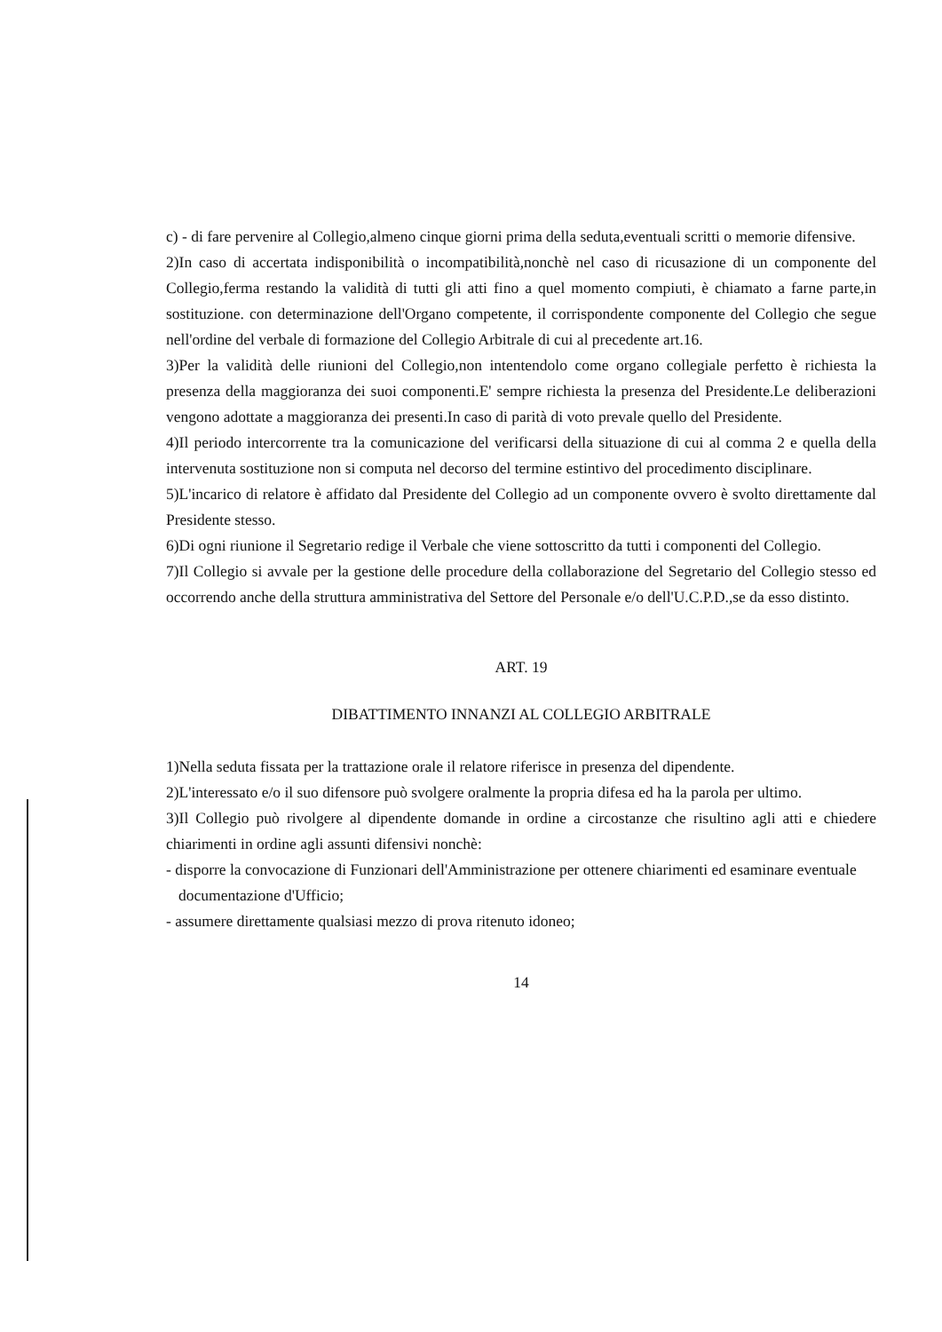c) - di fare pervenire al Collegio,almeno cinque giorni prima della seduta,eventuali scritti o memorie difensive.
2)In caso di accertata indisponibilità o incompatibilità,nonchè nel caso di ricusazione di un componente del Collegio,ferma restando la validità di tutti gli atti fino a quel momento compiuti, è chiamato a farne parte,in sostituzione. con determinazione dell'Organo competente, il corrispondente componente del Collegio che segue nell'ordine del verbale di formazione del Collegio Arbitrale di cui al precedente art.16.
3)Per la validità delle riunioni del Collegio,non intentendolo come organo collegiale perfetto è richiesta la presenza della maggioranza dei suoi componenti.E' sempre richiesta la presenza del Presidente.Le deliberazioni vengono adottate a maggioranza dei presenti.In caso di parità di voto prevale quello del Presidente.
4)Il periodo intercorrente tra la comunicazione del verificarsi della situazione di cui al comma 2 e quella della intervenuta sostituzione non si computa nel decorso del termine estintivo del procedimento disciplinare.
5)L'incarico di relatore è affidato dal Presidente del Collegio ad un componente ovvero è svolto direttamente dal Presidente stesso.
6)Di ogni riunione il Segretario redige il Verbale che viene sottoscritto da tutti i componenti del Collegio.
7)Il Collegio si avvale per la gestione delle procedure della collaborazione del Segretario del Collegio stesso ed occorrendo anche della struttura amministrativa del Settore del Personale e/o dell'U.C.P.D.,se da esso distinto.
ART. 19
DIBATTIMENTO INNANZI AL COLLEGIO ARBITRALE
1)Nella seduta fissata per la trattazione orale il relatore riferisce in presenza del dipendente.
2)L'interessato e/o il suo difensore può svolgere oralmente la propria difesa ed ha la parola per ultimo.
3)Il Collegio può rivolgere al dipendente domande in ordine a circostanze che risultino agli atti e chiedere chiarimenti in ordine agli assunti difensivi nonchè:
- disporre la convocazione di Funzionari dell'Amministrazione per ottenere chiarimenti ed esaminare eventuale documentazione d'Ufficio;
- assumere direttamente qualsiasi mezzo di prova ritenuto idoneo;
14